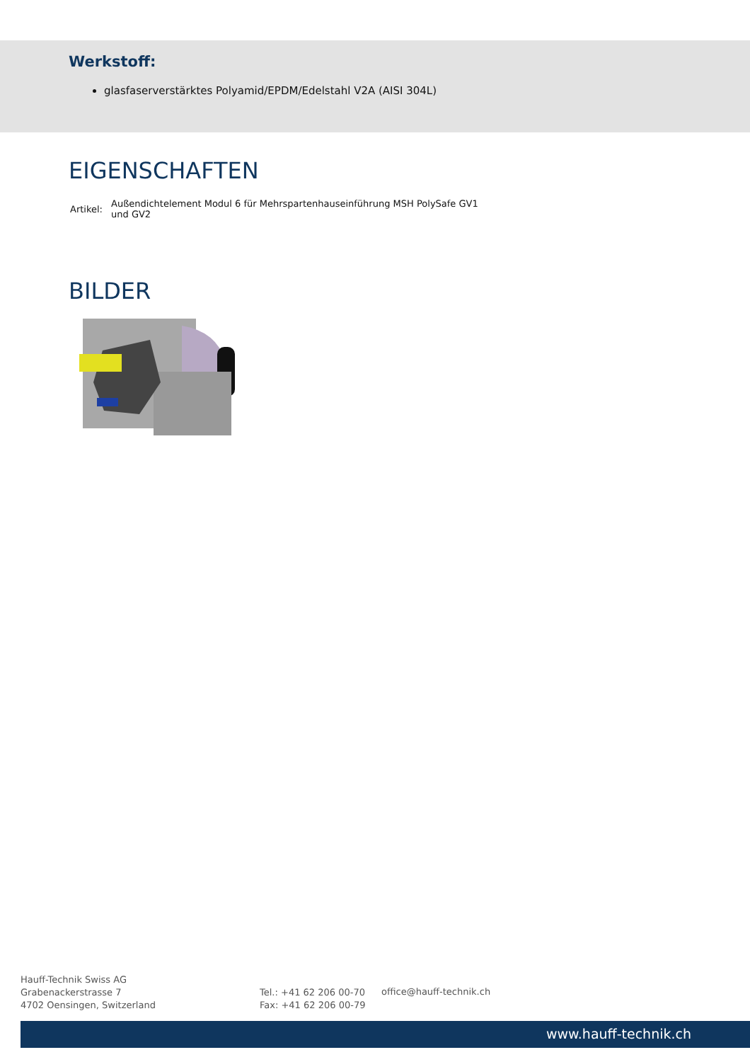Werkstoff:
glasfaserverstärktes Polyamid/EPDM/Edelstahl V2A (AISI 304L)
EIGENSCHAFTEN
| Artikel: | Außendichtelement Modul 6 für Mehrspartenhauseinführung MSH PolySafe GV1 und GV2 |
BILDER
Hauff-Technik Swiss AG
Grabenackerstrasse 7
4702 Oensingen, Switzerland
Tel.: +41 62 206 00-70
Fax: +41 62 206 00-79
office@hauff-technik.ch
www.hauff-technik.ch